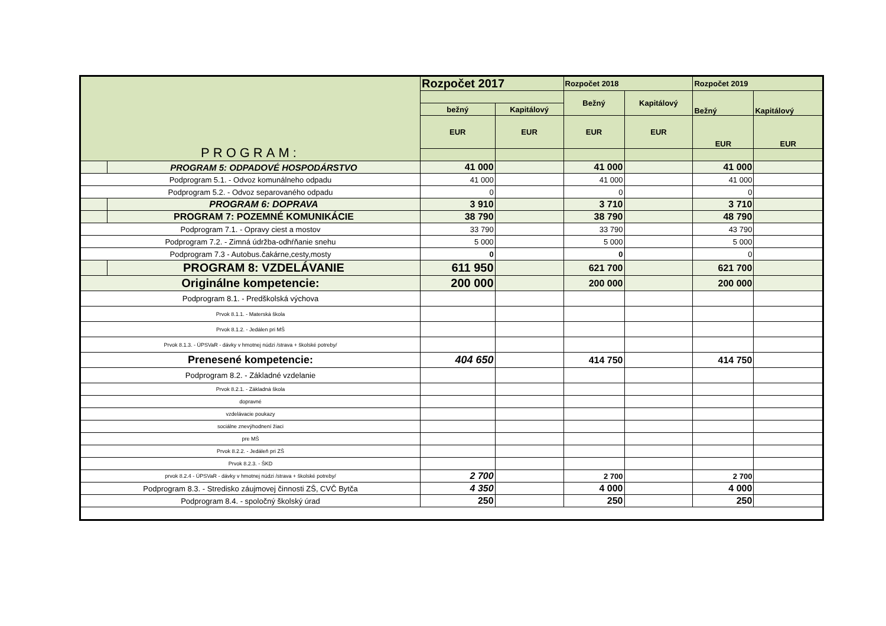| PROGRAM: | | Rozpočet 2017 | | Rozpočet 2018 | | Rozpočet 2019 | |
| | | | | Bežný | Kapitálový | Bežný | Kapitálový |
| | | bežný | Kapitálový | | | | |
| | | EUR | EUR | EUR | EUR | EUR | EUR |
| | PROGRAM 5: ODPADOVÉ HOSPODÁRSTVO | 41 000 | | 41 000 | | 41 000 | |
| Podprogram 5.1. - Odvoz komunálneho odpadu | | 41 000 | | 41 000 | | 41 000 | |
| Podprogram 5.2. - Odvoz separovaného odpadu | | 0 | | 0 | | 0 | |
| | PROGRAM 6: DOPRAVA | 3 910 | | 3 710 | | 3 710 | |
| | PROGRAM 7: POZEMNÉ KOMUNIKÁCIE | 38 790 | | 38 790 | | 48 790 | |
| Podprogram 7.1. - Opravy ciest a mostov | | 33 790 | | 33 790 | | 43 790 | |
| Podprogram 7.2. - Zimná údržba-odhŕňanie snehu | | 5 000 | | 5 000 | | 5 000 | |
| Podprogram 7.3 - Autobus.čakárne,cesty,mosty | | 0 | | 0 | | 0 | |
| | PROGRAM 8: VZDELÁVANIE | 611 950 | | 621 700 | | 621 700 | |
| Originálne kompetencie: | | 200 000 | | 200 000 | | 200 000 | |
| Podprogram 8.1. - Predškolská výchova | | | | | | | |
| Prvok 8.1.1. - Materská škola | | | | | | | |
| Prvok 8.1.2. - Jedálen pri MŠ | | | | | | | |
| Prvok 8.1.3. - ÚPSVaR - dávky v hmotnej núdzi /strava + školské potreby/ | | | | | | | |
| Prenesené kompetencie: | | 404 650 | | 414 750 | | 414 750 | |
| Podprogram 8.2. - Základné vzdelanie | | | | | | | |
| Prvok 8.2.1. - Základná škola | | | | | | | |
| dopravné | | | | | | | |
| vzdelávacie poukazy | | | | | | | |
| sociálne znevýhodnení žiaci | | | | | | | |
| pre MŠ | | | | | | | |
| Prvok 8.2.2. - Jedáleň pri ZŠ | | | | | | | |
| Prvok 8.2.3. - ŠKD | | | | | | | |
| prvok 8.2.4 - ÚPSVaR - dávky v hmotnej núdzi /strava + školské potreby/ | | 2 700 | | 2 700 | | 2 700 | |
| Podprogram 8.3. - Stredisko záujmovej činnosti ZŠ, CVČ Bytča | | 4 350 | | 4 000 | | 4 000 | |
| Podprogram 8.4. - spoločný školský úrad | | 250 | | 250 | | 250 | |